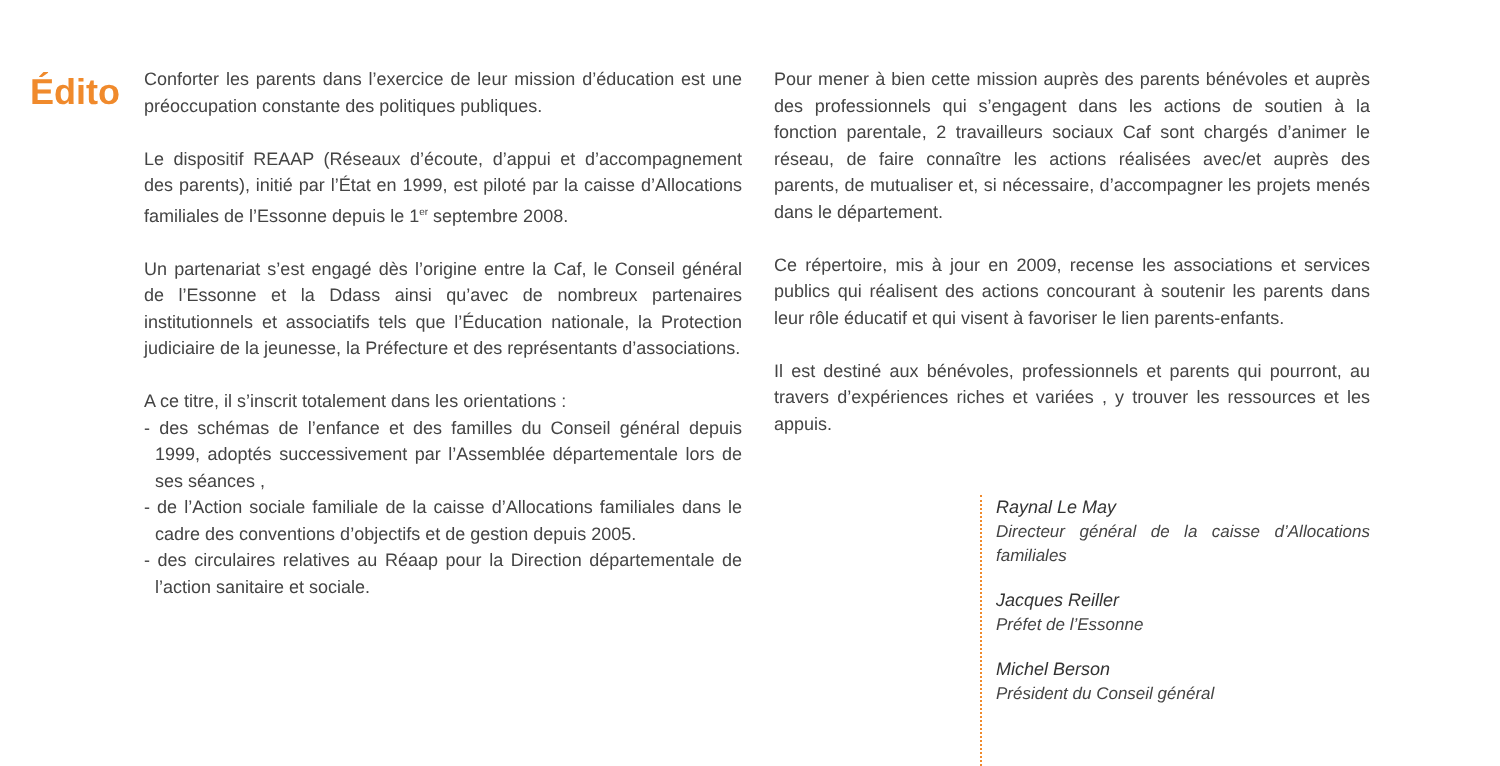Édito
Conforter les parents dans l’exercice de leur mission d’éducation est une préoccupation constante des politiques publiques.
Le dispositif REAAP (Réseaux d’écoute, d’appui et d’accompagnement des parents), initié par l’État en 1999, est piloté par la caisse d’Allocations familiales de l’Essonne depuis le 1<sup>er</sup> septembre 2008.
Un partenariat s’est engagé dès l’origine entre la Caf, le Conseil général de l’Essonne et la Ddass ainsi qu’avec de nombreux partenaires institutionnels et associatifs tels que l’Éducation nationale, la Protection judiciaire de la jeunesse, la Préfecture et des représentants d’associations.
A ce titre, il s’inscrit totalement dans les orientations :
- des schémas de l’enfance et des familles du Conseil général depuis 1999, adoptés successivement par l’Assemblée départementale lors de ses séances ,
- de l’Action sociale familiale de la caisse d’Allocations familiales dans le cadre des conventions d’objectifs et de gestion depuis 2005.
- des circulaires relatives au Réaap pour la Direction départementale de l’action sanitaire et sociale.
Pour mener à bien cette mission auprès des parents bénévoles et auprès des professionnels qui s’engagent dans les actions de soutien à la fonction parentale, 2 travailleurs sociaux Caf sont chargés d’animer le réseau, de faire connaître les actions réalisées avec/et auprès des parents, de mutualiser et, si nécessaire, d’accompagner les projets menés dans le département.
Ce répertoire, mis à jour en 2009, recense les associations et services publics qui réalisent des actions concourant à soutenir les parents dans leur rôle éducatif et qui visent à favoriser le lien parents-enfants.
Il est destiné aux bénévoles, professionnels et parents qui pourront, au travers d’expériences riches et variées , y trouver les ressources et les appuis.
Raynal Le May
Directeur général de la caisse d’Allocations familiales
Jacques Reiller
Préfet de l’Essonne
Michel Berson
Président du Conseil général